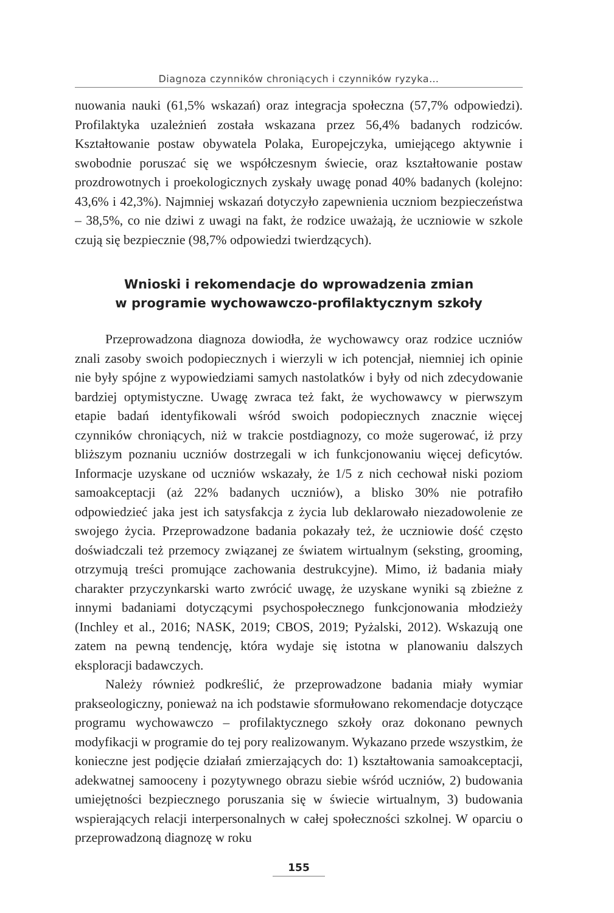Diagnoza czynników chroniących i czynników ryzyka…
nuowania nauki (61,5% wskazań) oraz integracja społeczna (57,7% odpowiedzi). Profilaktyka uzależnień została wskazana przez 56,4% badanych rodziców. Kształtowanie postaw obywatela Polaka, Europejczyka, umiejącego aktywnie i swobodnie poruszać się we współczesnym świecie, oraz kształtowanie postaw prozdrowotnych i proekologicznych zyskały uwagę ponad 40% badanych (kolejno: 43,6% i 42,3%). Najmniej wskazań dotyczyło zapewnienia uczniom bezpieczeństwa – 38,5%, co nie dziwi z uwagi na fakt, że rodzice uważają, że uczniowie w szkole czują się bezpiecznie (98,7% odpowiedzi twierdzących).
Wnioski i rekomendacje do wprowadzenia zmian
w programie wychowawczo-profilaktycznym szkoły
Przeprowadzona diagnoza dowiodła, że wychowawcy oraz rodzice uczniów znali zasoby swoich podopiecznych i wierzyli w ich potencjał, niemniej ich opinie nie były spójne z wypowiedziami samych nastolatków i były od nich zdecydowanie bardziej optymistyczne. Uwagę zwraca też fakt, że wychowawcy w pierwszym etapie badań identyfikowali wśród swoich podopiecznych znacznie więcej czynników chroniących, niż w trakcie postdiagnozy, co może sugerować, iż przy bliższym poznaniu uczniów dostrzegali w ich funkcjonowaniu więcej deficytów. Informacje uzyskane od uczniów wskazały, że 1/5 z nich cechował niski poziom samoakceptacji (aż 22% badanych uczniów), a blisko 30% nie potrafiło odpowiedzieć jaka jest ich satysfakcja z życia lub deklarowało niezadowolenie ze swojego życia. Przeprowadzone badania pokazały też, że uczniowie dość często doświadczali też przemocy związanej ze światem wirtualnym (seksting, grooming, otrzymują treści promujące zachowania destrukcyjne). Mimo, iż badania miały charakter przyczynkarski warto zwrócić uwagę, że uzyskane wyniki są zbieżne z innymi badaniami dotyczącymi psychospołecznego funkcjonowania młodzieży (Inchley et al., 2016; NASK, 2019; CBOS, 2019; Pyżalski, 2012). Wskazują one zatem na pewną tendencję, która wydaje się istotna w planowaniu dalszych eksploracji badawczych.
Należy również podkreślić, że przeprowadzone badania miały wymiar prakseologiczny, ponieważ na ich podstawie sformułowano rekomendacje dotyczące programu wychowawczo – profilaktycznego szkoły oraz dokonano pewnych modyfikacji w programie do tej pory realizowanym. Wykazano przede wszystkim, że konieczne jest podjęcie działań zmierzających do: 1) kształtowania samoakceptacji, adekwatnej samooceny i pozytywnego obrazu siebie wśród uczniów, 2) budowania umiejętności bezpiecznego poruszania się w świecie wirtualnym, 3) budowania wspierających relacji interpersonalnych w całej społeczności szkolnej. W oparciu o przeprowadzoną diagnozę w roku
155